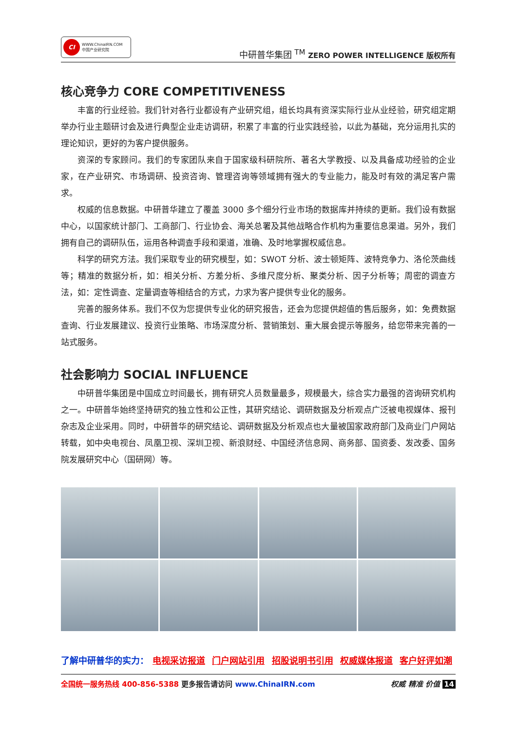CI
WWW.ChinaIRN.COM
中国产业研究院
中研普华集团 <sup>TM</sup> ZERO POWER INTELLIGENCE 版权所有
核心竞争力 CORE COMPETITIVENESS
丰富的行业经验。我们针对各行业都设有产业研究组，组长均具有资深实际行业从业经验，研究组定期举办行业主题研讨会及进行典型企业走访调研，积累了丰富的行业实践经验，以此为基础，充分运用扎实的理论知识，更好的为客户提供服务。
资深的专家顾问。我们的专家团队来自于国家级科研院所、著名大学教授、以及具备成功经验的企业家，在产业研究、市场调研、投资咨询、管理咨询等领域拥有强大的专业能力，能及时有效的满足客户需求。
权威的信息数据。中研普华建立了覆盖 3000 多个细分行业市场的数据库并持续的更新。我们设有数据中心，以国家统计部门、工商部门、行业协会、海关总署及其他战略合作机构为重要信息渠道。另外，我们拥有自己的调研队伍，运用各种调查手段和渠道，准确、及时地掌握权威信息。
科学的研究方法。我们采取专业的研究模型，如：SWOT 分析、波士顿矩阵、波特竞争力、洛伦茨曲线等；精准的数据分析，如：相关分析、方差分析、多维尺度分析、聚类分析、因子分析等；周密的调查方法，如：定性调查、定量调查等相结合的方式，力求为客户提供专业化的服务。
完善的服务体系。我们不仅为您提供专业化的研究报告，还会为您提供超值的售后服务，如：免费数据查询、行业发展建议、投资行业策略、市场深度分析、营销策划、重大展会提示等服务，给您带来完善的一站式服务。
社会影响力 SOCIAL INFLUENCE
中研普华集团是中国成立时间最长，拥有研究人员数量最多，规模最大，综合实力最强的咨询研究机构之一。中研普华始终坚持研究的独立性和公正性，其研究结论、调研数据及分析观点广泛被电视媒体、报刊杂志及企业采用。同时，中研普华的研究结论、调研数据及分析观点也大量被国家政府部门及商业门户网站转载，如中央电视台、凤凰卫视、深圳卫视、新浪财经、中国经济信息网、商务部、国资委、发改委、国务院发展研究中心（国研网）等。
了解中研普华的实力： 电视采访报道 门户网站引用 招股说明书引用 权威媒体报道 客户好评如潮
全国统一服务热线 400-856-5388 更多报告请访问 www.ChinaIRN.com
权威 精准 价值 14